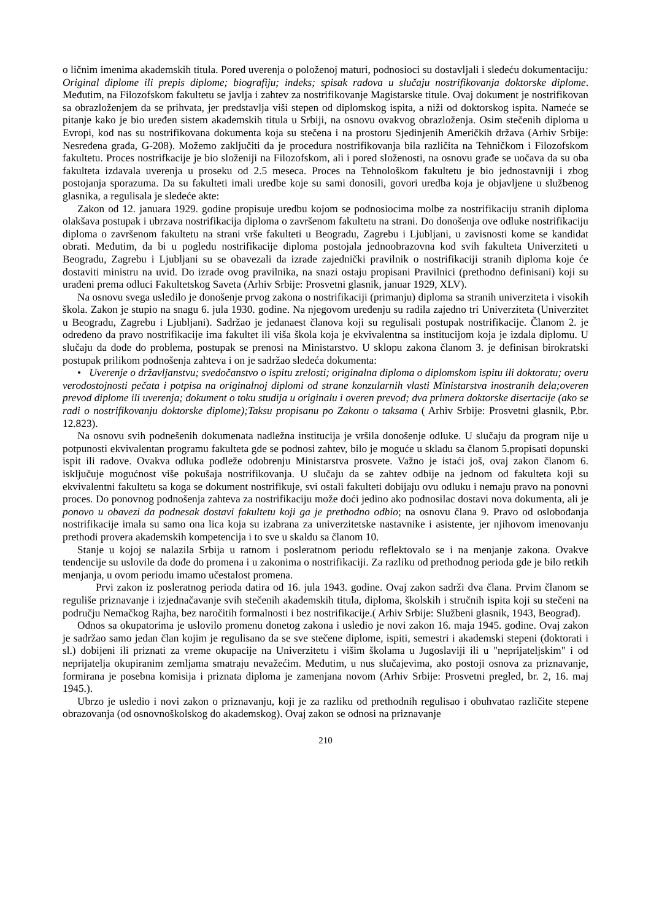o ličnim imenima akademskih titula. Pored uverenja o položenoj maturi, podnosioci su dostavljali i sledeću dokumentaciju: Original diplome ili prepis diplome; biografiju; indeks; spisak radova u slučaju nostrifikovanja doktorske diplome. Međutim, na Filozofskom fakultetu se javlja i zahtev za nostrifikovanje Magistarske titule. Ovaj dokument je nostrifikovan sa obrazloženjem da se prihvata, jer predstavlja viši stepen od diplomskog ispita, a niži od doktorskog ispita. Nameće se pitanje kako je bio uređen sistem akademskih titula u Srbiji, na osnovu ovakvog obrazloženja. Osim stečenih diploma u Evropi, kod nas su nostrifikovana dokumenta koja su stečena i na prostoru Sjedinjenih Američkih država (Arhiv Srbije: Nesređena građa, G-208). Možemo zaključiti da je procedura nostrifikovanja bila različita na Tehničkom i Filozofskom fakultetu. Proces nostrifkacije je bio složeniji na Filozofskom, ali i pored složenosti, na osnovu građe se uočava da su oba fakulteta izdavala uverenja u proseku od 2.5 meseca. Proces na Tehnološkom fakultetu je bio jednostavniji i zbog postojanja sporazuma. Da su fakulteti imali uredbe koje su sami donosili, govori uredba koja je objavljene u službenog glasnika, a regulisala je sledeće akte:
Zakon od 12. januara 1929. godine propisuje uredbu kojom se podnosiocima molbe za nostrifikaciju stranih diploma olakšava postupak i ubrzava nostrifikacija diploma o završenom fakultetu na strani. Do donošenja ove odluke nostrifikaciju diploma o završenom fakultetu na strani vrše fakulteti u Beogradu, Zagrebu i Ljubljani, u zavisnosti kome se kandidat obrati. Međutim, da bi u pogledu nostrifikacije diploma postojala jednoobrazovna kod svih fakulteta Univerziteti u Beogradu, Zagrebu i Ljubljani su se obavezali da izrade zajednički pravilnik o nostrifikaciji stranih diploma koje će dostaviti ministru na uvid. Do izrade ovog pravilnika, na snazi ostaju propisani Pravilnici (prethodno definisani) koji su urađeni prema odluci Fakultetskog Saveta (Arhiv Srbije: Prosvetni glasnik, januar 1929, XLV).
Na osnovu svega usledilo je donošenje prvog zakona o nostrifikaciji (primanju) diploma sa stranih univerziteta i visokih škola. Zakon je stupio na snagu 6. jula 1930. godine. Na njegovom uređenju su radila zajedno tri Univerziteta (Univerzitet u Beogradu, Zagrebu i Ljubljani). Sadržao je jedanaest članova koji su regulisali postupak nostrifikacije. Članom 2. je određeno da pravo nostrifikacije ima fakultet ili viša škola koja je ekvivalentna sa institucijom koja je izdala diplomu. U slučaju da dođe do problema, postupak se prenosi na Ministarstvo. U sklopu zakona članom 3. je definisan birokratski postupak prilikom podnošenja zahteva i on je sadržao sledeća dokumenta:
• Uverenje o državljanstvu; svedočanstvo o ispitu zrelosti; originalna diploma o diplomskom ispitu ili doktoratu; overu verodostojnosti pečata i potpisa na originalnoj diplomi od strane konzularnih vlasti Ministarstva inostranih dela;overen prevod diplome ili uverenja; dokument o toku studija u originalu i overen prevod; dva primera doktorske disertacije (ako se radi o nostrifikovanju doktorske diplome);Taksu propisanu po Zakonu o taksama ( Arhiv Srbije: Prosvetni glasnik, P.br. 12.823).
Na osnovu svih podnešenih dokumenata nadležna institucija je vršila donošenje odluke. U slučaju da program nije u potpunosti ekvivalentan programu fakulteta gde se podnosi zahtev, bilo je moguće u skladu sa članom 5.propisati dopunski ispit ili radove. Ovakva odluka podleže odobrenju Ministarstva prosvete. Važno je istaći još, ovaj zakon članom 6. isključuje mogućnost više pokušaja nostrifikovanja. U slučaju da se zahtev odbije na jednom od fakulteta koji su ekvivalentni fakultetu sa koga se dokument nostrifikuje, svi ostali fakulteti dobijaju ovu odluku i nemaju pravo na ponovni proces. Do ponovnog podnošenja zahteva za nostrifikaciju može doći jedino ako podnosilac dostavi nova dokumenta, ali je ponovo u obavezi da podnesak dostavi fakultetu koji ga je prethodno odbio; na osnovu člana 9. Pravo od oslobođanja nostrifikacije imala su samo ona lica koja su izabrana za univerzitetske nastavnike i asistente, jer njihovom imenovanju prethodi provera akademskih kompetencija i to sve u skaldu sa članom 10.
Stanje u kojoj se nalazila Srbija u ratnom i posleratnom periodu reflektovalo se i na menjanje zakona. Ovakve tendencije su uslovile da dođe do promena i u zakonima o nostrifikaciji. Za razliku od prethodnog perioda gde je bilo retkih menjanja, u ovom periodu imamo učestalost promena.
Prvi zakon iz posleratnog perioda datira od 16. jula 1943. godine. Ovaj zakon sadrži dva člana. Prvim članom se reguliše priznavanje i izjednačavanje svih stečenih akademskih titula, diploma, školskih i stručnih ispita koji su stečeni na području Nemačkog Rajha, bez naročitih formalnosti i bez nostrifikacije.( Arhiv Srbije: Službeni glasnik, 1943, Beograd).
Odnos sa okupatorima je uslovilo promenu donetog zakona i usledio je novi zakon 16. maja 1945. godine. Ovaj zakon je sadržao samo jedan član kojim je regulisano da se sve stečene diplome, ispiti, semestri i akademski stepeni (doktorati i sl.) dobijeni ili priznati za vreme okupacije na Univerzitetu i višim školama u Jugoslaviji ili u "neprijateljskim" i od neprijatelja okupiranim zemljama smatraju nevažećim. Međutim, u nus slučajevima, ako postoji osnova za priznavanje, formirana je posebna komisija i priznata diploma je zamenjana novom (Arhiv Srbije: Prosvetni pregled, br. 2, 16. maj 1945.).
Ubrzo je usledio i novi zakon o priznavanju, koji je za razliku od prethodnih regulisao i obuhvatao različite stepene obrazovanja (od osnovnoškolskog do akademskog). Ovaj zakon se odnosi na priznavanje
210